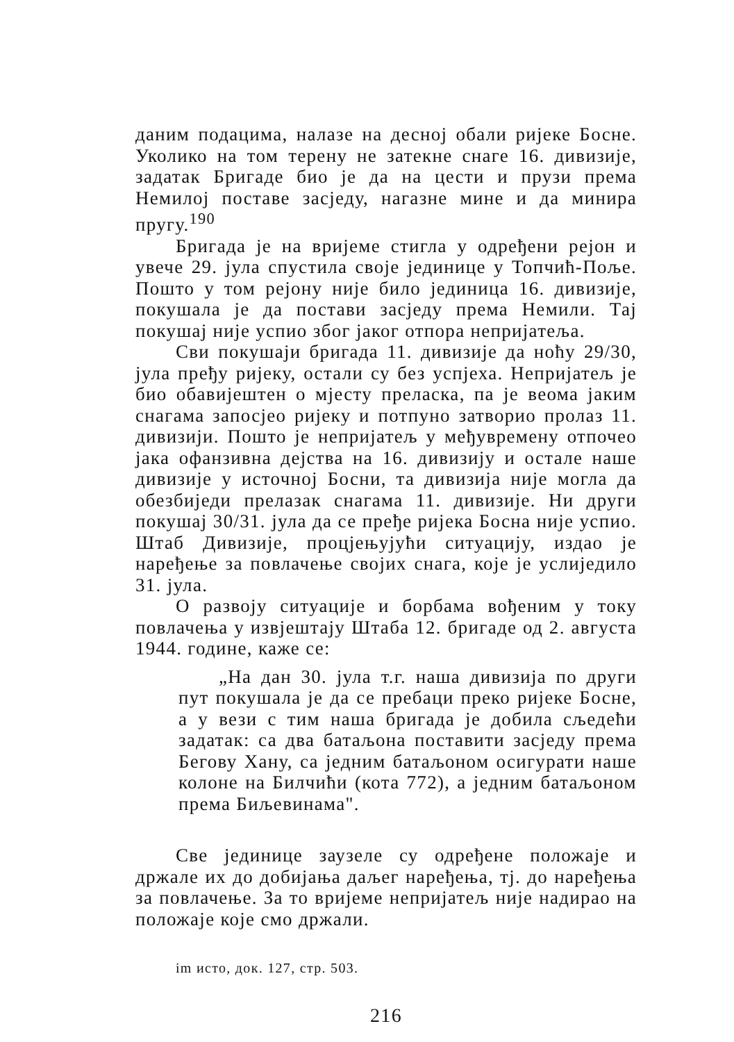даним подацима, налазе на десној обали ријеке Босне. Уколико на том терену не затекне снаге 16. дивизије, задатак Бригаде био је да на цести и прузи према Немилој поставе засједу, нагазне мине и да минира пругу.<sup>190</sup>
Бригада је на вријеме стигла у одређени рејон и увече 29. јула спустила своје јединице у Топчић-Поље. Пошто у том рејону није било јединица 16. дивизије, покушала је да постави засједу према Немили. Тај покушај није успио због јаког отпора непријатеља.
Сви покушаји бригада 11. дивизије да ноћу 29/30, јула пређу ријеку, остали су без успјеха. Непријатељ је био обавијештен о мјесту преласка, па је веома јаким снагама запосјео ријеку и потпуно затворио пролаз 11. дивизији. Пошто је непријатељ у међувремену отпочео јака офанзивна дејства на 16. дивизију и остале наше дивизије у источној Босни, та дивизија није могла да обезбиједи прелазак снагама 11. дивизије. Ни други покушај 30/31. јула да се пређе ријека Босна није успио. Штаб Дивизије, процјењујући ситуацију, издао је наређење за повлачење својих снага, које је услиједило 31. јула.
О развоју ситуације и борбама вођеним у току повлачења у извјештају Штаба 12. бригаде од 2. августа 1944. године, каже се:
„На дан 30. јула т.г. наша дивизија по други пут покушала је да се пребаци преко ријеке Босне, а у вези с тим наша бригада је добила сљедећи задатак: са два батаљона поставити засједу према Бегову Хану, са једним батаљоном осигурати наше колоне на Билчићи (кота 772), а једним батаљоном према Биљевинама".
Све јединице заузеле су одређене положаје и држале их до добијања даљег наређења, тј. до наређења за повлачење. За то вријеме непријатељ није надирао на положаје које смо држали.
im исто, док. 127, стр. 503.
216